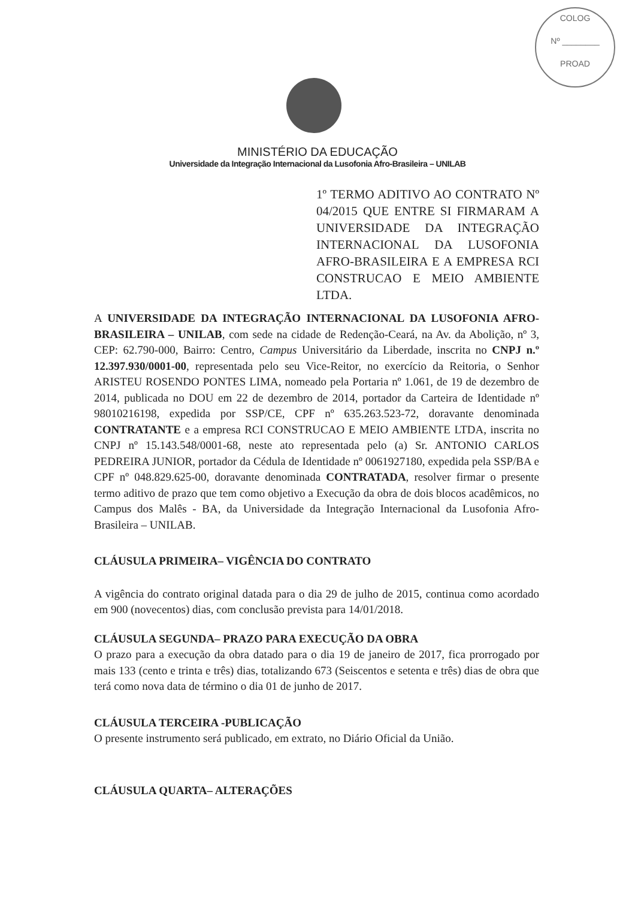COLOG
Nº ________
PROAD
MINISTÉRIO DA EDUCAÇÃO
Universidade da Integração Internacional da Lusofonia Afro-Brasileira – UNILAB
1º TERMO ADITIVO AO CONTRATO Nº 04/2015 QUE ENTRE SI FIRMARAM A UNIVERSIDADE DA INTEGRAÇÃO INTERNACIONAL DA LUSOFONIA AFRO-BRASILEIRA E A EMPRESA RCI CONSTRUCAO E MEIO AMBIENTE LTDA.
A UNIVERSIDADE DA INTEGRAÇÃO INTERNACIONAL DA LUSOFONIA AFRO-BRASILEIRA – UNILAB, com sede na cidade de Redenção-Ceará, na Av. da Abolição, nº 3, CEP: 62.790-000, Bairro: Centro, Campus Universitário da Liberdade, inscrita no CNPJ n.º 12.397.930/0001-00, representada pelo seu Vice-Reitor, no exercício da Reitoria, o Senhor ARISTEU ROSENDO PONTES LIMA, nomeado pela Portaria nº 1.061, de 19 de dezembro de 2014, publicada no DOU em 22 de dezembro de 2014, portador da Carteira de Identidade nº 98010216198, expedida por SSP/CE, CPF nº 635.263.523-72, doravante denominada CONTRATANTE e a empresa RCI CONSTRUCAO E MEIO AMBIENTE LTDA, inscrita no CNPJ nº 15.143.548/0001-68, neste ato representada pelo (a) Sr. ANTONIO CARLOS PEDREIRA JUNIOR, portador da Cédula de Identidade nº 0061927180, expedida pela SSP/BA e CPF nº 048.829.625-00, doravante denominada CONTRATADA, resolver firmar o presente termo aditivo de prazo que tem como objetivo a Execução da obra de dois blocos acadêmicos, no Campus dos Malês - BA, da Universidade da Integração Internacional da Lusofonia Afro-Brasileira – UNILAB.
CLÁUSULA PRIMEIRA– VIGÊNCIA DO CONTRATO
A vigência do contrato original datada para o dia 29 de julho de 2015, continua como acordado em 900 (novecentos) dias, com conclusão prevista para 14/01/2018.
CLÁUSULA SEGUNDA– PRAZO PARA EXECUÇÃO DA OBRA
O prazo para a execução da obra datado para o dia 19 de janeiro de 2017, fica prorrogado por mais 133 (cento e trinta e três) dias, totalizando 673 (Seiscentos e setenta e três) dias de obra que terá como nova data de término o dia 01 de junho de 2017.
CLÁUSULA TERCEIRA -PUBLICAÇÃO
O presente instrumento será publicado, em extrato, no Diário Oficial da União.
CLÁUSULA QUARTA– ALTERAÇÕES